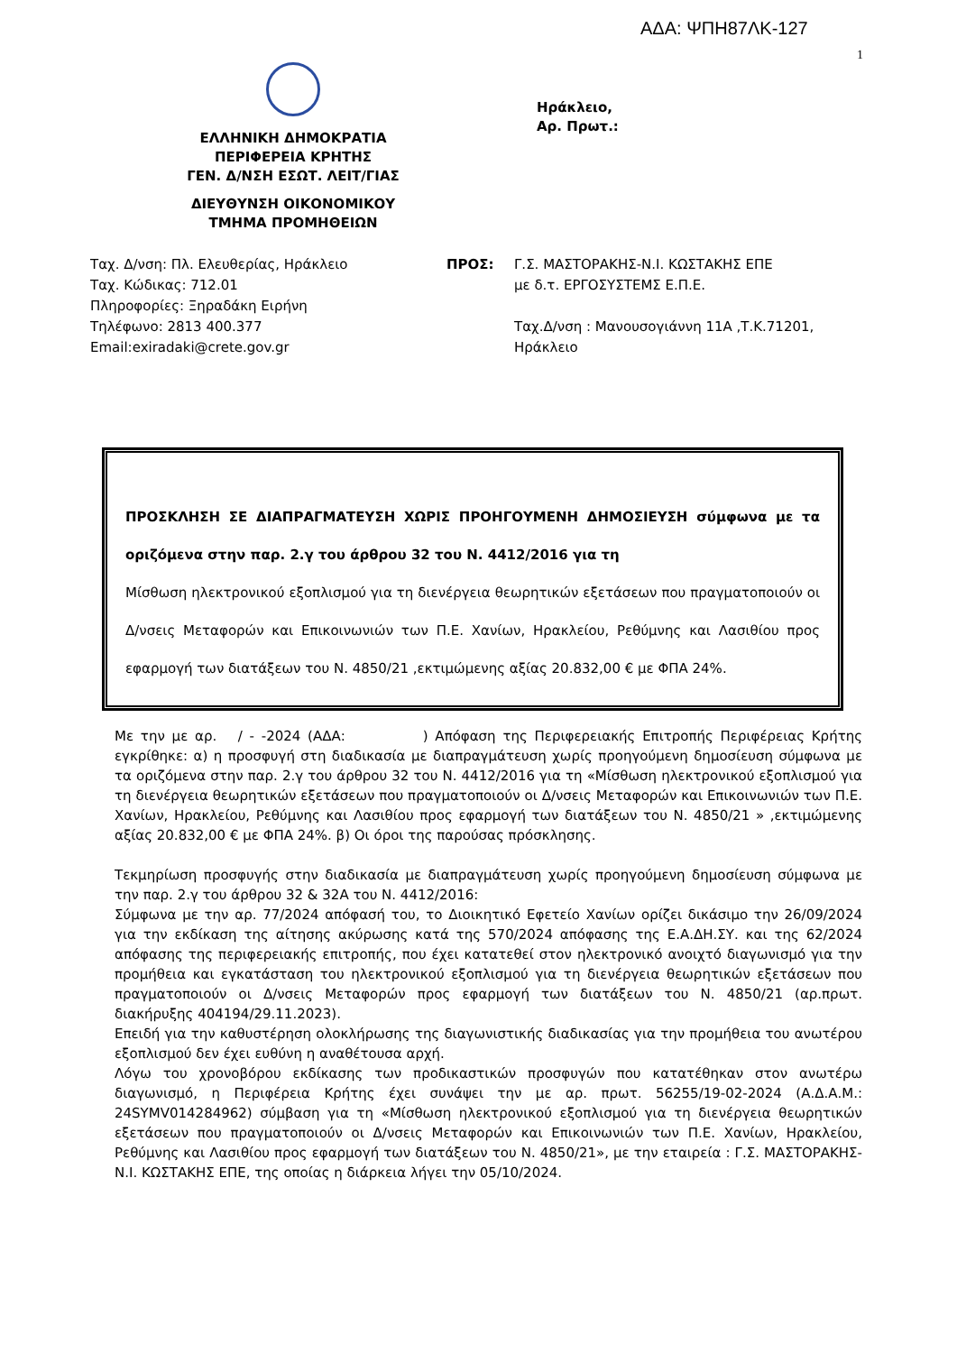ΑΔΑ: ΨΠΗ87ΛΚ-127
1
ΕΛΛΗΝΙΚΗ ΔΗΜΟΚΡΑΤΙΑ
ΠΕΡΙΦΕΡΕΙΑ ΚΡΗΤΗΣ
ΓΕΝ. Δ/ΝΣΗ ΕΣΩΤ. ΛΕΙΤ/ΓΙΑΣ
ΔΙΕΥΘΥΝΣΗ ΟΙΚΟΝΟΜΙΚΟΥ
ΤΜΗΜΑ ΠΡΟΜΗΘΕΙΩΝ
Ηράκλειο,
Αρ. Πρωτ.:
Ταχ. Δ/νση: Πλ. Ελευθερίας, Ηράκλειο
Ταχ. Κώδικας: 712.01
Πληροφορίες: Ξηραδάκη Ειρήνη
Τηλέφωνο: 2813 400.377
Email:exiradaki@crete.gov.gr
ΠΡΟΣ: Γ.Σ. ΜΑΣΤΟΡΑΚΗΣ-Ν.Ι. ΚΩΣΤΑΚΗΣ ΕΠΕ
με δ.τ. ΕΡΓΟΣΥΣΤΕΜΣ Ε.Π.Ε.
Ταχ.Δ/νση : Μανουσογιάννη 11Α ,Τ.Κ.71201,
Ηράκλειο
ΠΡΟΣΚΛΗΣΗ ΣΕ ΔΙΑΠΡΑΓΜΑΤΕΥΣΗ ΧΩΡΙΣ ΠΡΟΗΓΟΥΜΕΝΗ ΔΗΜΟΣΙΕΥΣΗ σύμφωνα με τα οριζόμενα στην παρ. 2.γ του άρθρου 32 του Ν. 4412/2016 για τη
Μίσθωση ηλεκτρονικού εξοπλισμού για τη διενέργεια θεωρητικών εξετάσεων που πραγματοποιούν οι Δ/νσεις Μεταφορών και Επικοινωνιών των Π.Ε. Χανίων, Ηρακλείου, Ρεθύμνης και Λασιθίου προς εφαρμογή των διατάξεων του Ν. 4850/21 ,εκτιμώμενης αξίας 20.832,00 € με ΦΠΑ 24%.
Με την με αρ. / - -2024 (ΑΔΑ: ) Απόφαση της Περιφερειακής Επιτροπής Περιφέρειας Κρήτης εγκρίθηκε: α) η προσφυγή στη διαδικασία με διαπραγμάτευση χωρίς προηγούμενη δημοσίευση σύμφωνα με τα οριζόμενα στην παρ. 2.γ του άρθρου 32 του Ν. 4412/2016 για τη «Μίσθωση ηλεκτρονικού εξοπλισμού για τη διενέργεια θεωρητικών εξετάσεων που πραγματοποιούν οι Δ/νσεις Μεταφορών και Επικοινωνιών των Π.Ε. Χανίων, Ηρακλείου, Ρεθύμνης και Λασιθίου προς εφαρμογή των διατάξεων του Ν. 4850/21 » ,εκτιμώμενης αξίας 20.832,00 € με ΦΠΑ 24%. β) Οι όροι της παρούσας πρόσκλησης.
Τεκμηρίωση προσφυγής στην διαδικασία με διαπραγμάτευση χωρίς προηγούμενη δημοσίευση σύμφωνα με την παρ. 2.γ του άρθρου 32 & 32Α του Ν. 4412/2016:
Σύμφωνα με την αρ. 77/2024 απόφασή του, το Διοικητικό Εφετείο Χανίων ορίζει δικάσιμο την 26/09/2024 για την εκδίκαση της αίτησης ακύρωσης κατά της 570/2024 απόφασης της Ε.Α.ΔΗ.ΣΥ. και της 62/2024 απόφασης της περιφερειακής επιτροπής, που έχει κατατεθεί στον ηλεκτρονικό ανοιχτό διαγωνισμό για την προμήθεια και εγκατάσταση του ηλεκτρονικού εξοπλισμού για τη διενέργεια θεωρητικών εξετάσεων που πραγματοποιούν οι Δ/νσεις Μεταφορών προς εφαρμογή των διατάξεων του Ν. 4850/21 (αρ.πρωτ. διακήρυξης 404194/29.11.2023).
Επειδή για την καθυστέρηση ολοκλήρωσης της διαγωνιστικής διαδικασίας για την προμήθεια του ανωτέρου εξοπλισμού δεν έχει ευθύνη η αναθέτουσα αρχή.
Λόγω του χρονοβόρου εκδίκασης των προδικαστικών προσφυγών που κατατέθηκαν στον ανωτέρω διαγωνισμό, η Περιφέρεια Κρήτης έχει συνάψει την με αρ. πρωτ. 56255/19-02-2024 (Α.Δ.Α.Μ.: 24SYMV014284962) σύμβαση για τη «Μίσθωση ηλεκτρονικού εξοπλισμού για τη διενέργεια θεωρητικών εξετάσεων που πραγματοποιούν οι Δ/νσεις Μεταφορών και Επικοινωνιών των Π.Ε. Χανίων, Ηρακλείου, Ρεθύμνης και Λασιθίου προς εφαρμογή των διατάξεων του Ν. 4850/21», με την εταιρεία : Γ.Σ. ΜΑΣΤΟΡΑΚΗΣ-Ν.Ι. ΚΩΣΤΑΚΗΣ ΕΠΕ, της οποίας η διάρκεια λήγει την 05/10/2024.